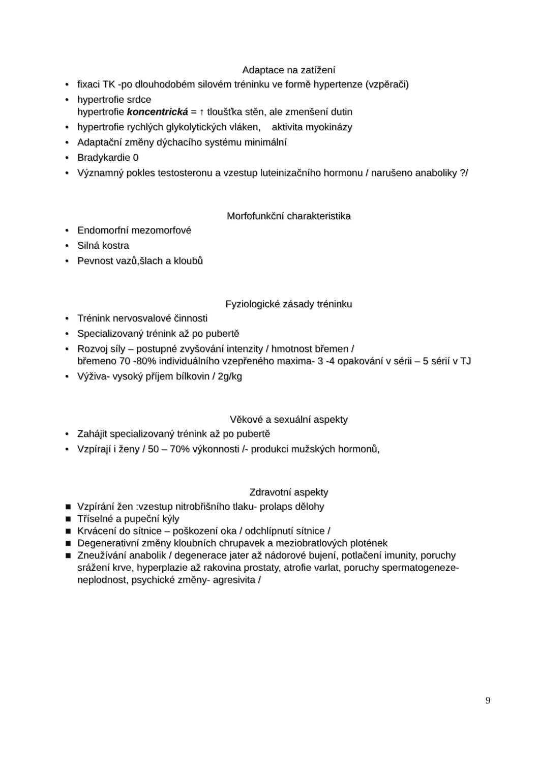Adaptace na zatížení
• fixaci TK -po dlouhodobém silovém tréninku ve formě hypertenze (vzpěrači)
• hypertrofie srdce
hypertrofie koncentrická = ↑ tloušťka stěn, ale zmenšení dutin
• hypertrofie rychlých glykolytických vláken, aktivita myokinázy
• Adaptační změny dýchacího systému minimální
• Bradykardie 0
• Významný pokles testosteronu a vzestup luteinizačního hormonu / narušeno anaboliky ?/
Morfofunkční charakteristika
• Endomorfní mezomorfové
• Silná kostra
• Pevnost vazů,šlach a kloubů
Fyziologické zásady tréninku
• Trénink nervosvalové činnosti
• Specializovaný trénink až po pubertě
• Rozvoj síly – postupné zvyšování intenzity / hmotnost břemen /
břemeno 70 -80% individuálního vzepřeného maxima- 3 -4 opakování v sérii – 5 sérií v TJ
• Výživa- vysoký příjem bílkovin / 2g/kg
Věkové a sexuální aspekty
• Zahájit specializovaný trénink až po pubertě
• Vzpírají i ženy / 50 – 70% výkonnosti /- produkci mužských hormonů,
Zdravotní aspekty
■ Vzpírání žen :vzestup nitrobřišního tlaku- prolaps dělohy
■ Tříselné a pupeční kýly
■ Krvácení do sítnice – poškození oka / odchlípnutí sítnice /
■ Degenerativní změny kloubních chrupavek a meziobratlových plotének
■ Zneužívání anabolik / degenerace jater až nádorové bujení, potlačení imunity, poruchy srážení krve, hyperplazie až rakovina prostaty, atrofie varlat, poruchy spermatogeneze-neplodnost, psychické změny- agresivita /
9